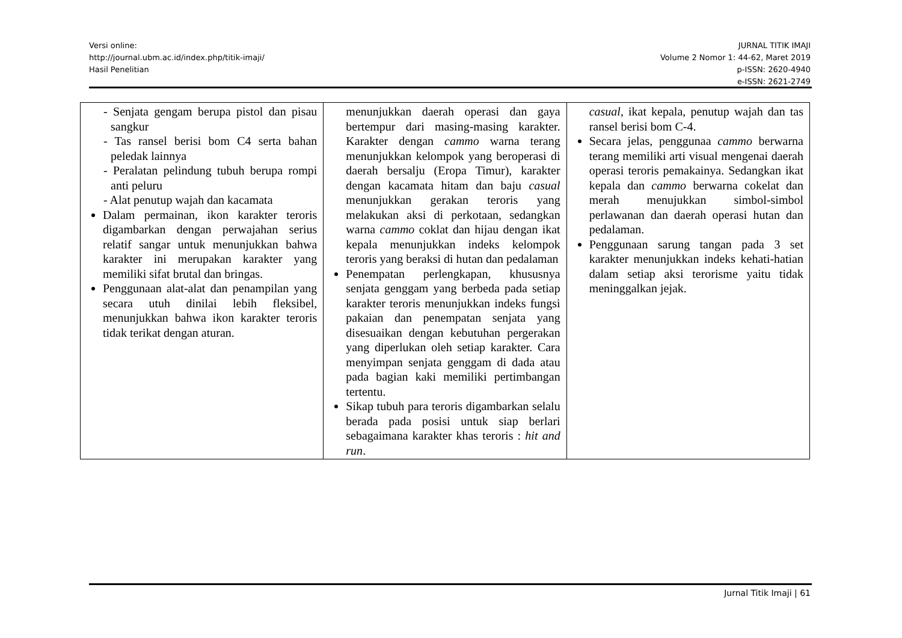Versi online:
http://journal.ubm.ac.id/index.php/titik-imaji/
Hasil Penelitian
JURNAL TITIK IMAJI
Volume 2 Nomor 1: 44-62, Maret 2019
p-ISSN: 2620-4940
e-ISSN: 2621-2749
| - Senjata gengam berupa pistol dan pisau sangkur - Tas ransel berisi bom C4 serta bahan peledak lainnya - Peralatan pelindung tubuh berupa rompi anti peluru - Alat penutup wajah dan kacamata Dalam permainan, ikon karakter teroris digambarkan dengan perwajahan serius relatif sangar untuk menunjukkan bahwa karakter ini merupakan karakter yang memiliki sifat brutal dan bringas. Penggunaan alat-alat dan penampilan yang secara utuh dinilai lebih fleksibel, menunjukkan bahwa ikon karakter teroris tidak terikat dengan aturan. | menunjukkan daerah operasi dan gaya bertempur dari masing-masing karakter. Karakter dengan cammo warna terang menunjukkan kelompok yang beroperasi di daerah bersalju (Eropa Timur), karakter dengan kacamata hitam dan baju casual menunjukkan gerakan teroris yang melakukan aksi di perkotaan, sedangkan warna cammo coklat dan hijau dengan ikat kepala menunjukkan indeks kelompok teroris yang beraksi di hutan dan pedalaman Penempatan perlengkapan, khususnya senjata genggam yang berbeda pada setiap karakter teroris menunjukkan indeks fungsi pakaian dan penempatan senjata yang disesuaikan dengan kebutuhan pergerakan yang diperlukan oleh setiap karakter. Cara menyimpan senjata genggam di dada atau pada bagian kaki memiliki pertimbangan tertentu. Sikap tubuh para teroris digambarkan selalu berada pada posisi untuk siap berlari sebagaimana karakter khas teroris : hit and run . | casual , ikat kepala, penutup wajah dan tas ransel berisi bom C-4. Secara jelas, penggunaa cammo berwarna terang memiliki arti visual mengenai daerah operasi teroris pemakainya. Sedangkan ikat kepala dan cammo berwarna cokelat dan merah menujukkan simbol-simbol perlawanan dan daerah operasi hutan dan pedalaman. Penggunaan sarung tangan pada 3 set karakter menunjukkan indeks kehati-hatian dalam setiap aksi terorisme yaitu tidak meninggalkan jejak. |
Jurnal Titik Imaji | 61